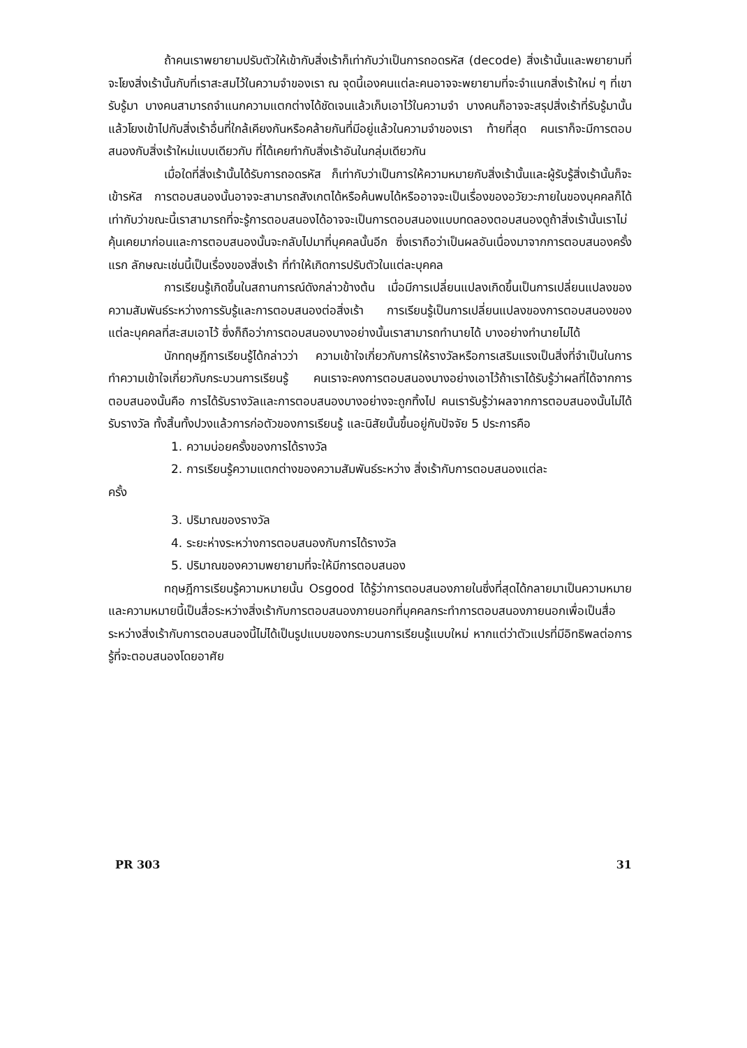ถ้าคนเราพยายามปรับตัวให้เข้ากับสิ่งเร้าก็เท่ากับว่าเป็นการถอดรหัส (decode) สิ่งเร้านั้นและพยายามที่จะโยงสิ่งเร้านั้นกับที่เราสะสมไว้ในความจำของเรา ณ จุดนี้เองคนแต่ละคนอาจจะพยายามที่จะจำแนกสิ่งเร้าใหม่ ๆ ที่เขารับรู้มา บางคนสามารถจำแนกความแตกต่างได้ชัดเจนแล้วเก็บเอาไว้ในความจำ บางคนก็อาจจะสรุปสิ่งเร้าที่รับรู้มานั้นแล้วโยงเข้าไปกับสิ่งเร้าอื่นที่ใกล้เคียงกันหรือคล้ายกันที่มีอยู่แล้วในความจำของเรา ท้ายที่สุด คนเราก็จะมีการตอบสนองกับสิ่งเร้าใหม่แบบเดียวกับ ที่ได้เคยทำกับสิ่งเร้าอันในกลุ่มเดียวกัน
เมื่อใดที่สิ่งเร้านั้นได้รับการถอดรหัส ก็เท่ากับว่าเป็นการให้ความหมายกับสิ่งเร้านั้นและผู้รับรู้สิ่งเร้านั้นก็จะเข้ารหัส การตอบสนองนั้นอาจจะสามารถสังเกตได้หรือค้นพบได้หรืออาจจะเป็นเรื่องของอวัยวะภายในของบุคคลก็ได้ เท่ากับว่าขณะนี้เราสามารถที่จะรู้การตอบสนองได้อาจจะเป็นการตอบสนองแบบทดลองตอบสนองดูถ้าสิ่งเร้านั้นเราไม่คุ้นเคยมาก่อนและการตอบสนองนั้นจะกลับไปมาที่บุคคลนั้นอีก ซึ่งเราถือว่าเป็นผลอันเนื่องมาจากการตอบสนองครั้งแรก ลักษณะเช่นนี้เป็นเรื่องของสิ่งเร้า ที่ทำให้เกิดการปรับตัวในแต่ละบุคคล
การเรียนรู้เกิดขึ้นในสถานการณ์ดังกล่าวข้างต้น เมื่อมีการเปลี่ยนแปลงเกิดขึ้นเป็นการเปลี่ยนแปลงของความสัมพันธ์ระหว่างการรับรู้และการตอบสนองต่อสิ่งเร้า การเรียนรู้เป็นการเปลี่ยนแปลงของการตอบสนองของแต่ละบุคคลที่สะสมเอาไว้ ซึ่งก็ถือว่าการตอบสนองบางอย่างนั้นเราสามารถทำนายได้ บางอย่างทำนายไม่ได้
นักทฤษฎีการเรียนรู้ได้กล่าวว่า ความเข้าใจเกี่ยวกับการให้รางวัลหรือการเสริมแรงเป็นสิ่งที่จำเป็นในการทำความเข้าใจเกี่ยวกับกระบวนการเรียนรู้ คนเราจะคงการตอบสนองบางอย่างเอาไว้ถ้าเราได้รับรู้ว่าผลที่ได้จากการตอบสนองนั้นคือ การได้รับรางวัลและการตอบสนองบางอย่างจะถูกทิ้งไป คนเรารับรู้ว่าผลจากการตอบสนองนั้นไม่ได้รับรางวัล ทั้งสิ้นทั้งปวงแล้วการก่อตัวของการเรียนรู้ และนิสัยนั้นขึ้นอยู่กับปัจจัย 5 ประการคือ
1. ความบ่อยครั้งของการได้รางวัล
2. การเรียนรู้ความแตกต่างของความสัมพันธ์ระหว่าง สิ่งเร้ากับการตอบสนองแต่ละ
ครั้ง
3. ปริมาณของรางวัล
4. ระยะห่างระหว่างการตอบสนองกับการได้รางวัล
5. ปริมาณของความพยายามที่จะให้มีการตอบสนอง
ทฤษฎีการเรียนรู้ความหมายนั้น Osgood ได้รู้ว่าการตอบสนองภายในซึ่งที่สุดได้กลายมาเป็นความหมายและความหมายนี้เป็นสื่อระหว่างสิ่งเร้ากับการตอบสนองภายนอกที่บุคคลกระทำการตอบสนองภายนอกเพื่อเป็นสื่อระหว่างสิ่งเร้ากับการตอบสนองนี้ไม่ได้เป็นรูปแบบของกระบวนการเรียนรู้แบบใหม่ หากแต่ว่าตัวแปรที่มีอิทธิพลต่อการรู้ที่จะตอบสนองโดยอาศัย
PR 303 31